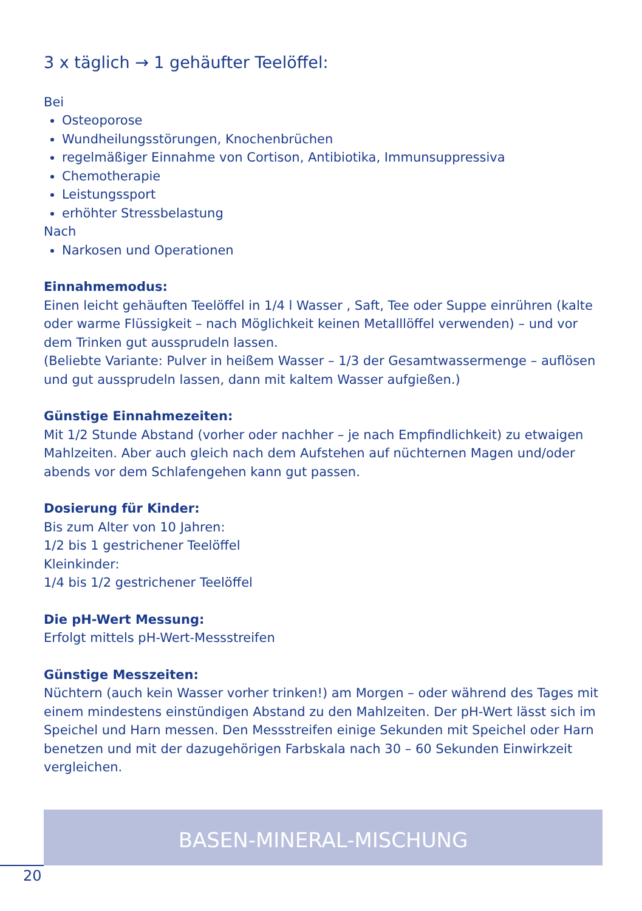3 x täglich → 1 gehäufter Teelöffel:
Bei
Osteoporose
Wundheilungsstörungen, Knochenbrüchen
regelmäßiger Einnahme von Cortison, Antibiotika, Immunsuppressiva
Chemotherapie
Leistungssport
erhöhter Stressbelastung
Nach
Narkosen und Operationen
Einnahmemodus:
Einen leicht gehäuften Teelöffel in 1/4 l Wasser , Saft, Tee oder Suppe einrühren (kalte oder warme Flüssigkeit – nach Möglichkeit keinen Metalllöffel verwenden) – und vor dem Trinken gut aussprudeln lassen.
(Beliebte Variante: Pulver in heißem Wasser – 1/3 der Gesamtwassermenge – auflösen und gut aussprudeln lassen, dann mit kaltem Wasser aufgießen.)
Günstige Einnahmezeiten:
Mit 1/2 Stunde Abstand (vorher oder nachher – je nach Empfindlichkeit) zu etwaigen Mahlzeiten. Aber auch gleich nach dem Aufstehen auf nüchternen Magen und/oder abends vor dem Schlafengehen kann gut passen.
Dosierung für Kinder:
Bis zum Alter von 10 Jahren:
1/2 bis 1 gestrichener Teelöffel
Kleinkinder:
1/4 bis 1/2 gestrichener Teelöffel
Die pH-Wert Messung:
Erfolgt mittels pH-Wert-Messstreifen
Günstige Messzeiten:
Nüchtern (auch kein Wasser vorher trinken!) am Morgen – oder während des Tages mit einem mindestens einstündigen Abstand zu den Mahlzeiten. Der pH-Wert lässt sich im Speichel und Harn messen. Den Messstreifen einige Sekunden mit Speichel oder Harn benetzen und mit der dazugehörigen Farbskala nach 30 – 60 Sekunden Einwirkzeit vergleichen.
BASEN-MINERAL-MISCHUNG
20